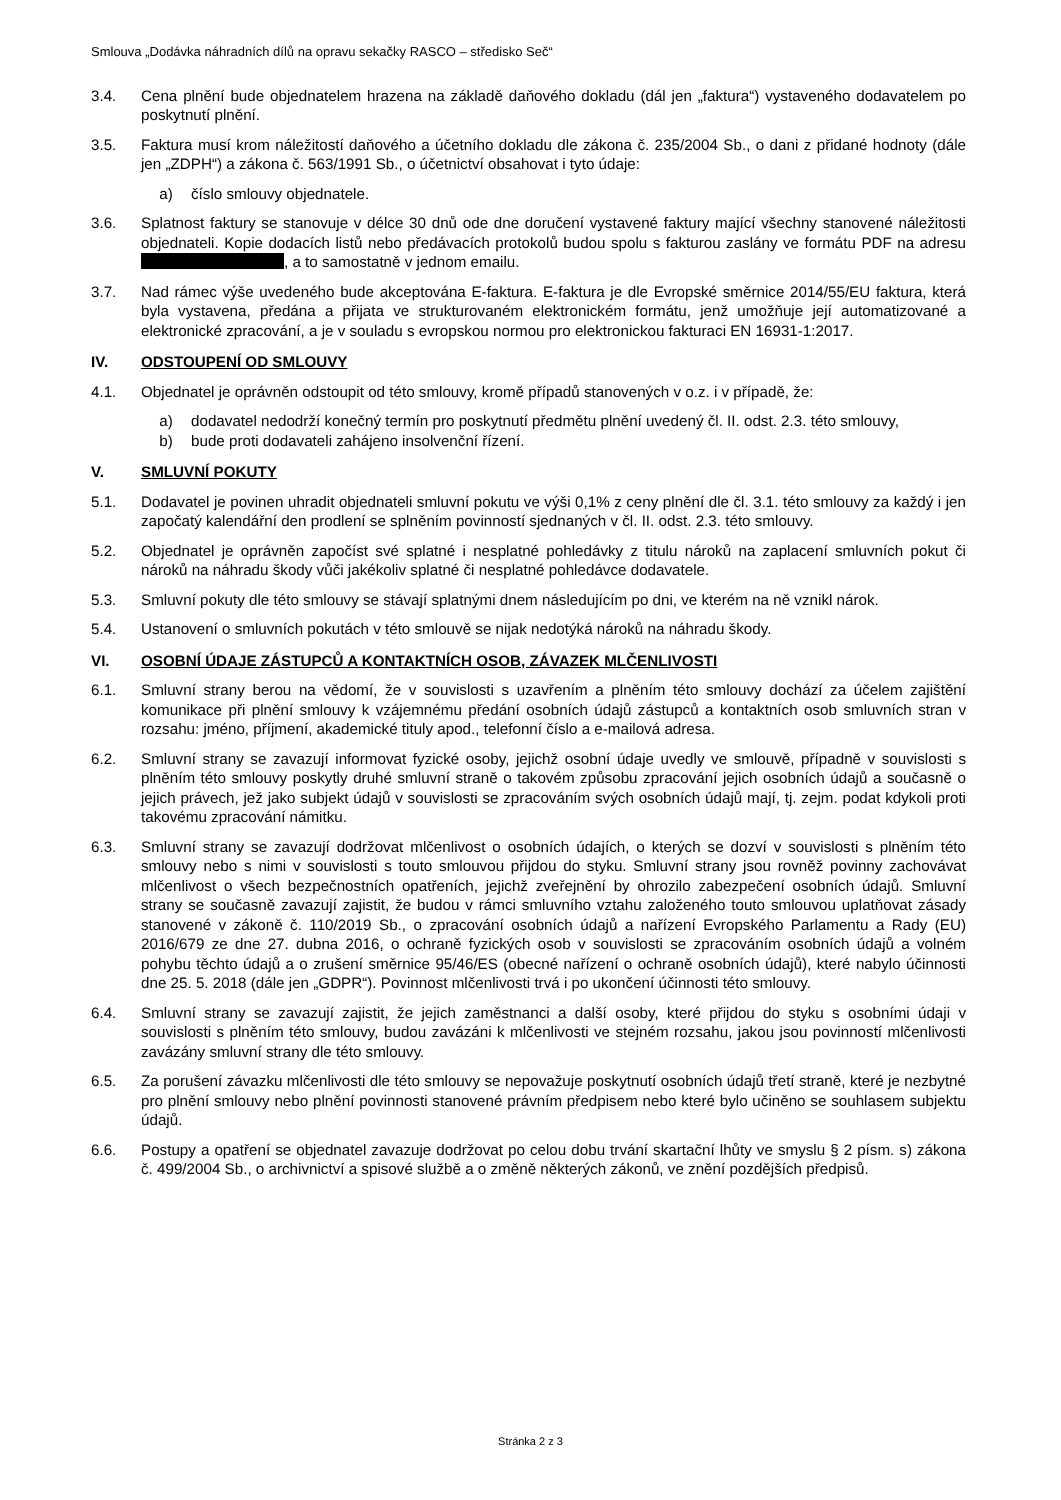Smlouva „Dodávka náhradních dílů na opravu sekačky RASCO – středisko Seč“
3.4. Cena plnění bude objednatelem hrazena na základě daňového dokladu (dál jen „faktura“) vystaveného dodavatelem po poskytnutí plnění.
3.5. Faktura musí krom náležitostí daňového a účetního dokladu dle zákona č. 235/2004 Sb., o dani z přidané hodnoty (dále jen „ZDPH“) a zákona č. 563/1991 Sb., o účetnictví obsahovat i tyto údaje:
a) číslo smlouvy objednatele.
3.6. Splatnost faktury se stanovuje v délce 30 dnů ode dne doručení vystavené faktury mající všechny stanovené náležitosti objednateli. Kopie dodacích listů nebo předávacích protokolů budou spolu s fakturou zaslány ve formátu PDF na adresu , a to samostatně v jednom emailu.
3.7. Nad rámec výše uvedeného bude akceptována E-faktura. E-faktura je dle Evropské směrnice 2014/55/EU faktura, která byla vystavena, předána a přijata ve strukturovaném elektronickém formátu, jenž umožňuje její automatizované a elektronické zpracování, a je v souladu s evropskou normou pro elektronickou fakturaci EN 16931-1:2017.
IV. ODSTOUPENÍ OD SMLOUVY
4.1. Objednatel je oprávněn odstoupit od této smlouvy, kromě případů stanovených v o.z. i v případě, že:
a) dodavatel nedodrží konečný termín pro poskytnutí předmětu plnění uvedený čl. II. odst. 2.3. této smlouvy,
b) bude proti dodavateli zahájeno insolvenční řízení.
V. SMLUVNÍ POKUTY
5.1. Dodavatel je povinen uhradit objednateli smluvní pokutu ve výši 0,1% z ceny plnění dle čl. 3.1. této smlouvy za každý i jen započatý kalendářní den prodlení se splněním povinností sjednaných v čl. II. odst. 2.3. této smlouvy.
5.2. Objednatel je oprávněn započíst své splatné i nesplatné pohledávky z titulu nároků na zaplacení smluvních pokut či nároků na náhradu škody vůči jakékoliv splatné či nesplatné pohledávce dodavatele.
5.3. Smluvní pokuty dle této smlouvy se stávají splatnými dnem následujícím po dni, ve kterém na ně vznikl nárok.
5.4. Ustanovení o smluvních pokutách v této smlouvě se nijak nedotýká nároků na náhradu škody.
VI. OSOBNÍ ÚDAJE ZÁSTUPCŮ A KONTAKTNÍCH OSOB, ZÁVAZEK MLČENLIVOSTI
6.1. Smluvní strany berou na vědomí, že v souvislosti s uzavřením a plněním této smlouvy dochází za účelem zajištění komunikace při plnění smlouvy k vzájemnému předání osobních údajů zástupců a kontaktních osob smluvních stran v rozsahu: jméno, příjmení, akademické tituly apod., telefonní číslo a e-mailová adresa.
6.2. Smluvní strany se zavazují informovat fyzické osoby, jejichž osobní údaje uvedly ve smlouvě, případně v souvislosti s plněním této smlouvy poskytly druhé smluvní straně o takovém způsobu zpracování jejich osobních údajů a současně o jejich právech, jež jako subjekt údajů v souvislosti se zpracováním svých osobních údajů mají, tj. zejm. podat kdykoli proti takovému zpracování námitku.
6.3. Smluvní strany se zavazují dodržovat mlčenlivost o osobních údajích, o kterých se dozví v souvislosti s plněním této smlouvy nebo s nimi v souvislosti s touto smlouvou přijdou do styku. Smluvní strany jsou rovněž povinny zachovávat mlčenlivost o všech bezpečnostních opatřeních, jejichž zveřejnění by ohrozilo zabezpečení osobních údajů. Smluvní strany se současně zavazují zajistit, že budou v rámci smluvního vztahu založeného touto smlouvou uplatňovat zásady stanovené v zákoně č. 110/2019 Sb., o zpracování osobních údajů a nařízení Evropského Parlamentu a Rady (EU) 2016/679 ze dne 27. dubna 2016, o ochraně fyzických osob v souvislosti se zpracováním osobních údajů a volném pohybu těchto údajů a o zrušení směrnice 95/46/ES (obecné nařízení o ochraně osobních údajů), které nabylo účinnosti dne 25. 5. 2018 (dále jen „GDPR“). Povinnost mlčenlivosti trvá i po ukončení účinnosti této smlouvy.
6.4. Smluvní strany se zavazují zajistit, že jejich zaměstnanci a další osoby, které přijdou do styku s osobními údaji v souvislosti s plněním této smlouvy, budou zavázáni k mlčenlivosti ve stejném rozsahu, jakou jsou povinností mlčenlivosti zavázány smluvní strany dle této smlouvy.
6.5. Za porušení závazku mlčenlivosti dle této smlouvy se nepovažuje poskytnutí osobních údajů třetí straně, které je nezbytné pro plnění smlouvy nebo plnění povinnosti stanovené právním předpisem nebo které bylo učiněno se souhlasem subjektu údajů.
6.6. Postupy a opatření se objednatel zavazuje dodržovat po celou dobu trvání skartační lhůty ve smyslu § 2 písm. s) zákona č. 499/2004 Sb., o archivnictví a spisové službě a o změně některých zákonů, ve znění pozdějších předpisů.
Stránka 2 z 3